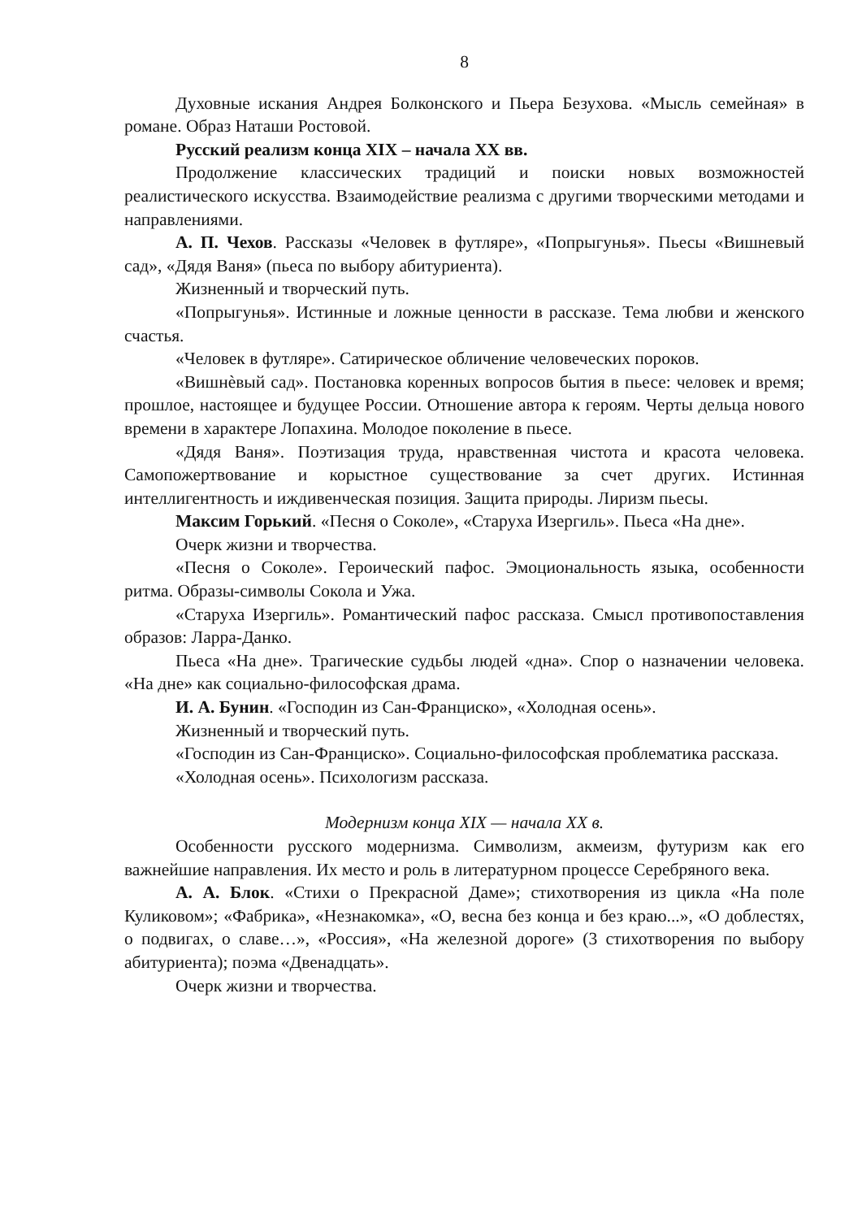8
Духовные искания Андрея Болконского и Пьера Безухова. «Мысль семейная» в романе. Образ Наташи Ростовой.
Русский реализм конца XIX – начала XX вв.
Продолжение классических традиций и поиски новых возможностей реалистического искусства. Взаимодействие реализма с другими творческими методами и направлениями.
А. П. Чехов. Рассказы «Человек в футляре», «Попрыгунья». Пьесы «Вишневый сад», «Дядя Ваня» (пьеса по выбору абитуриента).
Жизненный и творческий путь.
«Попрыгунья». Истинные и ложные ценности в рассказе. Тема любви и женского счастья.
«Человек в футляре». Сатирическое обличение человеческих пороков.
«Вишнѐвый сад». Постановка коренных вопросов бытия в пьесе: человек и время; прошлое, настоящее и будущее России. Отношение автора к героям. Черты дельца нового времени в характере Лопахина. Молодое поколение в пьесе.
«Дядя Ваня». Поэтизация труда, нравственная чистота и красота человека. Самопожертвование и корыстное существование за счет других. Истинная интеллигентность и иждивенческая позиция. Защита природы. Лиризм пьесы.
Максим Горький. «Песня о Соколе», «Старуха Изергиль». Пьеса «На дне».
Очерк жизни и творчества.
«Песня о Соколе». Героический пафос. Эмоциональность языка, особенности ритма. Образы-символы Сокола и Ужа.
«Старуха Изергиль». Романтический пафос рассказа. Смысл противопоставления образов: Ларра-Данко.
Пьеса «На дне». Трагические судьбы людей «дна». Спор о назначении человека. «На дне» как социально-философская драма.
И. А. Бунин. «Господин из Сан-Франциско», «Холодная осень».
Жизненный и творческий путь.
«Господин из Сан-Франциско». Социально-философская проблематика рассказа.
«Холодная осень». Психологизм рассказа.
Модернизм конца XIX — начала XX в.
Особенности русского модернизма. Символизм, акмеизм, футуризм как его важнейшие направления. Их место и роль в литературном процессе Серебряного века.
А. А. Блок. «Стихи о Прекрасной Даме»; стихотворения из цикла «На поле Куликовом»; «Фабрика», «Незнакомка», «О, весна без конца и без краю...», «О доблестях, о подвигах, о славе…», «Россия», «На железной дороге» (3 стихотворения по выбору абитуриента); поэма «Двенадцать».
Очерк жизни и творчества.